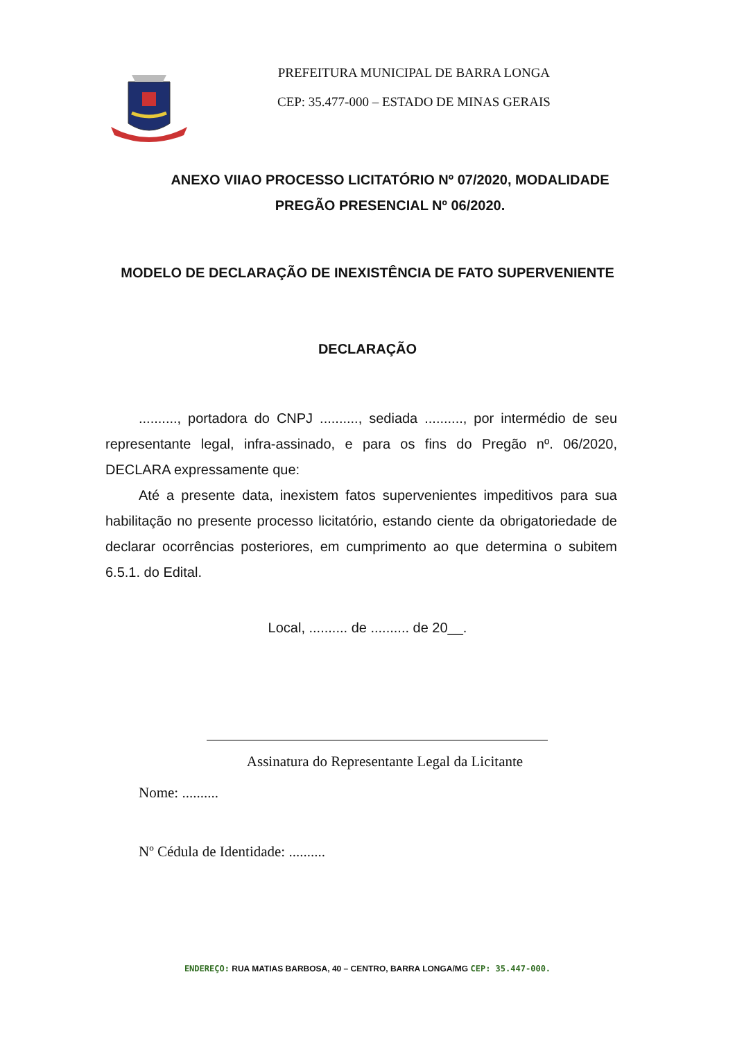PREFEITURA MUNICIPAL DE BARRA LONGA
CEP: 35.477-000 – ESTADO DE MINAS GERAIS
ANEXO VIIAO PROCESSO LICITATÓRIO Nº 07/2020, MODALIDADE PREGÃO PRESENCIAL Nº 06/2020.
MODELO DE DECLARAÇÃO DE INEXISTÊNCIA DE FATO SUPERVENIENTE
DECLARAÇÃO
.........., portadora do CNPJ .........., sediada .........., por intermédio de seu representante legal, infra-assinado, e para os fins do Pregão nº. 06/2020, DECLARA expressamente que:
Até a presente data, inexistem fatos supervenientes impeditivos para sua habilitação no presente processo licitatório, estando ciente da obrigatoriedade de declarar ocorrências posteriores, em cumprimento ao que determina o subitem 6.5.1. do Edital.
Local, .......... de .......... de 20__.
Assinatura do Representante Legal da Licitante
Nome: ..........
Nº Cédula de Identidade: ..........
ENDEREÇO: RUA MATIAS BARBOSA, 40 – CENTRO, BARRA LONGA/MG CEP: 35.447-000.